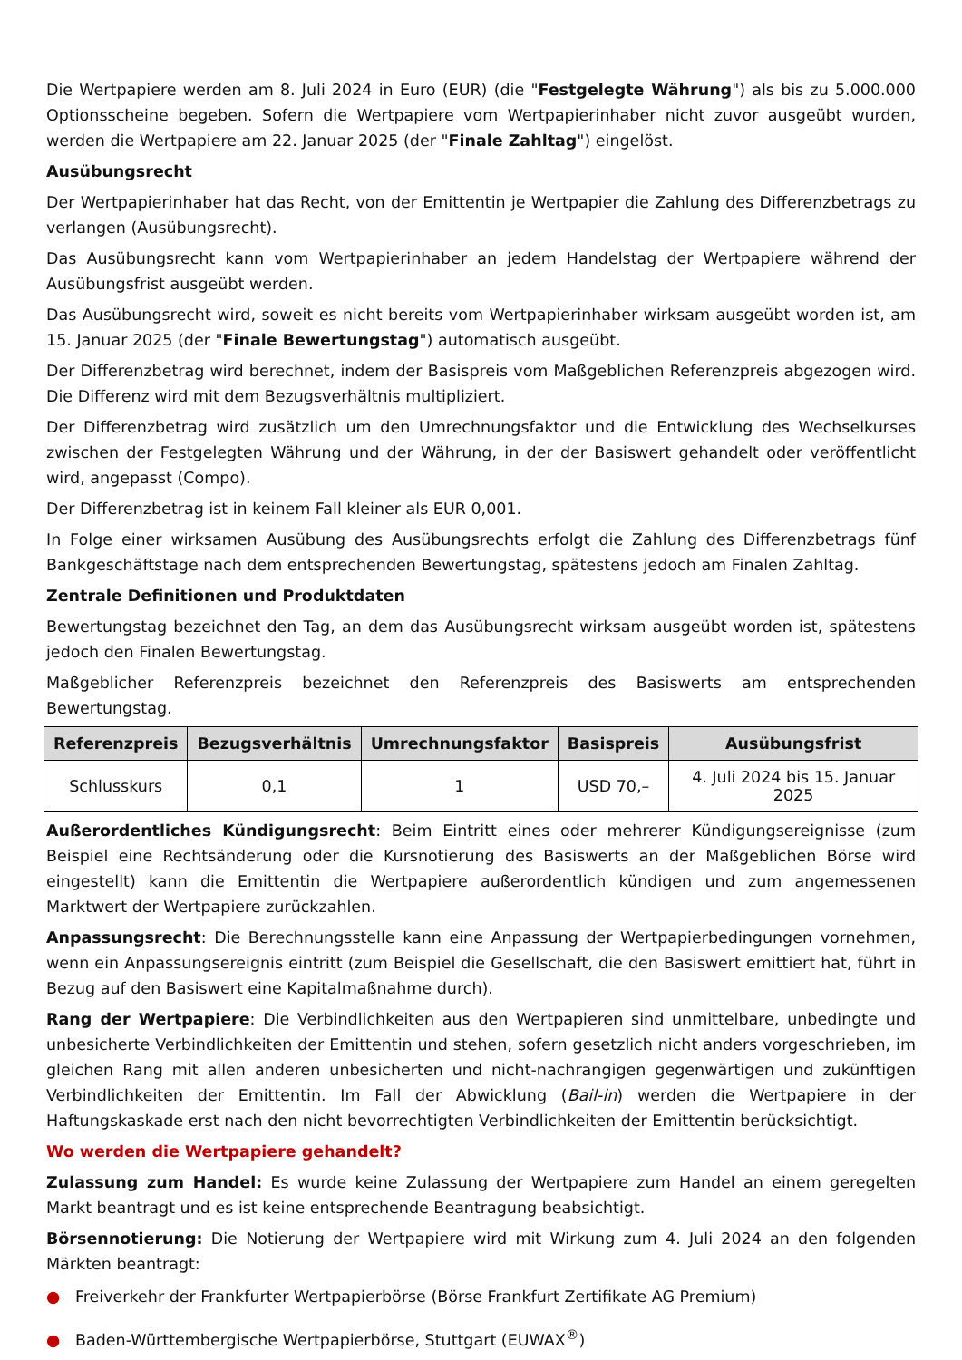Die Wertpapiere werden am 8. Juli 2024 in Euro (EUR) (die "Festgelegte Währung") als bis zu 5.000.000 Optionsscheine begeben. Sofern die Wertpapiere vom Wertpapierinhaber nicht zuvor ausgeübt wurden, werden die Wertpapiere am 22. Januar 2025 (der "Finale Zahltag") eingelöst.
Ausübungsrecht
Der Wertpapierinhaber hat das Recht, von der Emittentin je Wertpapier die Zahlung des Differenzbetrags zu verlangen (Ausübungsrecht).
Das Ausübungsrecht kann vom Wertpapierinhaber an jedem Handelstag der Wertpapiere während der Ausübungsfrist ausgeübt werden.
Das Ausübungsrecht wird, soweit es nicht bereits vom Wertpapierinhaber wirksam ausgeübt worden ist, am 15. Januar 2025 (der "Finale Bewertungstag") automatisch ausgeübt.
Der Differenzbetrag wird berechnet, indem der Basispreis vom Maßgeblichen Referenzpreis abgezogen wird. Die Differenz wird mit dem Bezugsverhältnis multipliziert.
Der Differenzbetrag wird zusätzlich um den Umrechnungsfaktor und die Entwicklung des Wechselkurses zwischen der Festgelegten Währung und der Währung, in der der Basiswert gehandelt oder veröffentlicht wird, angepasst (Compo).
Der Differenzbetrag ist in keinem Fall kleiner als EUR 0,001.
In Folge einer wirksamen Ausübung des Ausübungsrechts erfolgt die Zahlung des Differenzbetrags fünf Bankgeschäftstage nach dem entsprechenden Bewertungstag, spätestens jedoch am Finalen Zahltag.
Zentrale Definitionen und Produktdaten
Bewertungstag bezeichnet den Tag, an dem das Ausübungsrecht wirksam ausgeübt worden ist, spätestens jedoch den Finalen Bewertungstag.
Maßgeblicher Referenzpreis bezeichnet den Referenzpreis des Basiswerts am entsprechenden Bewertungstag.
| Referenzpreis | Bezugsverhältnis | Umrechnungsfaktor | Basispreis | Ausübungsfrist |
| --- | --- | --- | --- | --- |
| Schlusskurs | 0,1 | 1 | USD 70,– | 4. Juli 2024 bis 15. Januar 2025 |
Außerordentliches Kündigungsrecht: Beim Eintritt eines oder mehrerer Kündigungsereignisse (zum Beispiel eine Rechtsänderung oder die Kursnotierung des Basiswerts an der Maßgeblichen Börse wird eingestellt) kann die Emittentin die Wertpapiere außerordentlich kündigen und zum angemessenen Marktwert der Wertpapiere zurückzahlen.
Anpassungsrecht: Die Berechnungsstelle kann eine Anpassung der Wertpapierbedingungen vornehmen, wenn ein Anpassungsereignis eintritt (zum Beispiel die Gesellschaft, die den Basiswert emittiert hat, führt in Bezug auf den Basiswert eine Kapitalmaßnahme durch).
Rang der Wertpapiere: Die Verbindlichkeiten aus den Wertpapieren sind unmittelbare, unbedingte und unbesicherte Verbindlichkeiten der Emittentin und stehen, sofern gesetzlich nicht anders vorgeschrieben, im gleichen Rang mit allen anderen unbesicherten und nicht-nachrangigen gegenwärtigen und zukünftigen Verbindlichkeiten der Emittentin. Im Fall der Abwicklung (Bail-in) werden die Wertpapiere in der Haftungskaskade erst nach den nicht bevorrechtigten Verbindlichkeiten der Emittentin berücksichtigt.
Wo werden die Wertpapiere gehandelt?
Zulassung zum Handel: Es wurde keine Zulassung der Wertpapiere zum Handel an einem geregelten Markt beantragt und es ist keine entsprechende Beantragung beabsichtigt.
Börsennotierung: Die Notierung der Wertpapiere wird mit Wirkung zum 4. Juli 2024 an den folgenden Märkten beantragt:
● Freiverkehr der Frankfurter Wertpapierbörse (Börse Frankfurt Zertifikate AG Premium)
● Baden-Württembergische Wertpapierbörse, Stuttgart (EUWAX<sup>®</sup>)